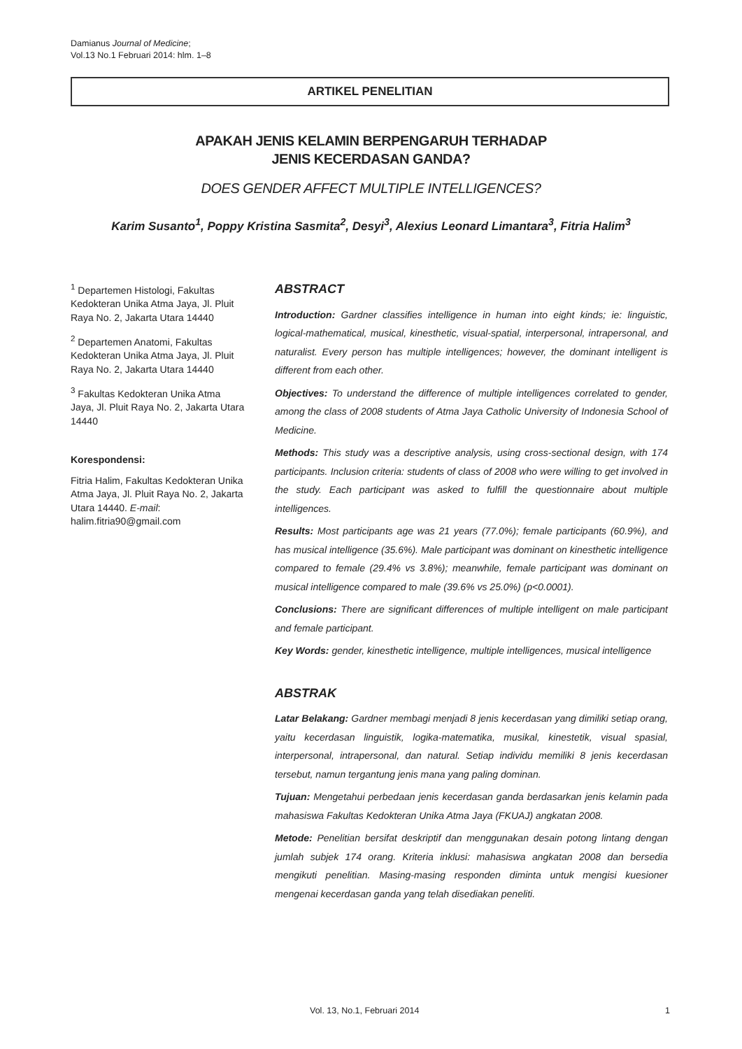Damianus Journal of Medicine;
Vol.13 No.1 Februari 2014: hlm. 1–8
ARTIKEL PENELITIAN
APAKAH JENIS KELAMIN BERPENGARUH TERHADAP
JENIS KECERDASAN GANDA?
DOES GENDER AFFECT MULTIPLE INTELLIGENCES?
Karim Susanto<sup>1</sup>, Poppy Kristina Sasmita<sup>2</sup>, Desyi<sup>3</sup>, Alexius Leonard Limantara<sup>3</sup>, Fitria Halim<sup>3</sup>
<sup>1</sup> Departemen Histologi, Fakultas Kedokteran Unika Atma Jaya, Jl. Pluit Raya No. 2, Jakarta Utara 14440
<sup>2</sup> Departemen Anatomi, Fakultas Kedokteran Unika Atma Jaya, Jl. Pluit Raya No. 2, Jakarta Utara 14440
<sup>3</sup> Fakultas Kedokteran Unika Atma Jaya, Jl. Pluit Raya No. 2, Jakarta Utara 14440
Korespondensi:
Fitria Halim, Fakultas Kedokteran Unika Atma Jaya, Jl. Pluit Raya No. 2, Jakarta Utara 14440. E-mail: halim.fitria90@gmail.com
ABSTRACT
Introduction: Gardner classifies intelligence in human into eight kinds; ie: linguistic, logical-mathematical, musical, kinesthetic, visual-spatial, interpersonal, intrapersonal, and naturalist. Every person has multiple intelligences; however, the dominant intelligent is different from each other.
Objectives: To understand the difference of multiple intelligences correlated to gender, among the class of 2008 students of Atma Jaya Catholic University of Indonesia School of Medicine.
Methods: This study was a descriptive analysis, using cross-sectional design, with 174 participants. Inclusion criteria: students of class of 2008 who were willing to get involved in the study. Each participant was asked to fulfill the questionnaire about multiple intelligences.
Results: Most participants age was 21 years (77.0%); female participants (60.9%), and has musical intelligence (35.6%). Male participant was dominant on kinesthetic intelligence compared to female (29.4% vs 3.8%); meanwhile, female participant was dominant on musical intelligence compared to male (39.6% vs 25.0%) (p<0.0001).
Conclusions: There are significant differences of multiple intelligent on male participant and female participant.
Key Words: gender, kinesthetic intelligence, multiple intelligences, musical intelligence
ABSTRAK
Latar Belakang: Gardner membagi menjadi 8 jenis kecerdasan yang dimiliki setiap orang, yaitu kecerdasan linguistik, logika-matematika, musikal, kinestetik, visual spasial, interpersonal, intrapersonal, dan natural. Setiap individu memiliki 8 jenis kecerdasan tersebut, namun tergantung jenis mana yang paling dominan.
Tujuan: Mengetahui perbedaan jenis kecerdasan ganda berdasarkan jenis kelamin pada mahasiswa Fakultas Kedokteran Unika Atma Jaya (FKUAJ) angkatan 2008.
Metode: Penelitian bersifat deskriptif dan menggunakan desain potong lintang dengan jumlah subjek 174 orang. Kriteria inklusi: mahasiswa angkatan 2008 dan bersedia mengikuti penelitian. Masing-masing responden diminta untuk mengisi kuesioner mengenai kecerdasan ganda yang telah disediakan peneliti.
Vol. 13, No.1, Februari 2014 1